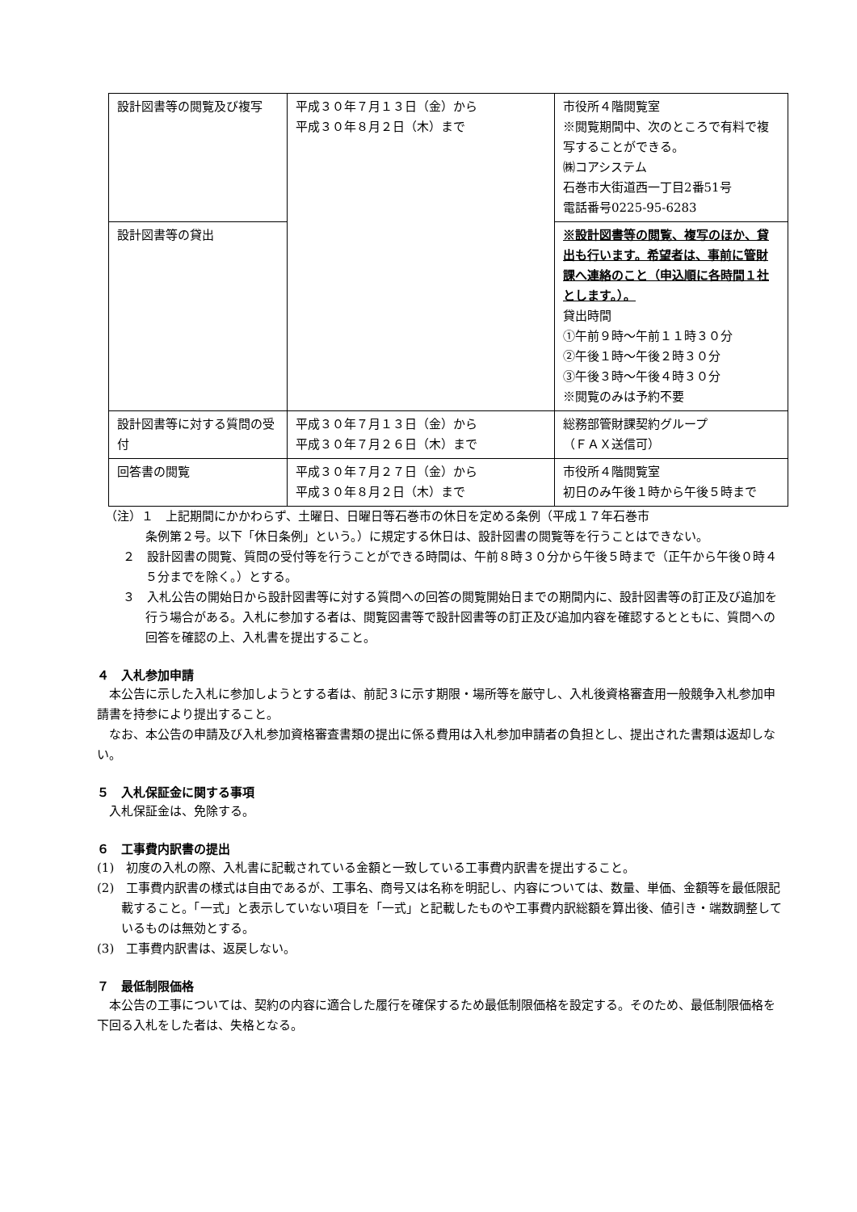| 設計図書等の閲覧及び複写 | 平成３０年７月１３日（金）から 平成３０年８月２日（木）まで | 市役所４階閲覧室 ※閲覧期間中、次のところで有料で複写することができる。 ㈱コアシステム 石巻市大街道西一丁目2番51号 電話番号0225-95-6283 |
| 設計図書等の貸出 | | ※設計図書等の閲覧、複写のほか、貸出も行います。希望者は、事前に管財課へ連絡のこと（申込順に各時間１社とします。）。 貸出時間 ①午前９時～午前１１時３０分 ②午後１時～午後２時３０分 ③午後３時～午後４時３０分 ※閲覧のみは予約不要 |
| 設計図書等に対する質問の受付 | 平成３０年７月１３日（金）から 平成３０年７月２６日（木）まで | 総務部管財課契約グループ （ＦＡＸ送信可） |
| 回答書の閲覧 | 平成３０年７月２７日（金）から 平成３０年８月２日（木）まで | 市役所４階閲覧室 初日のみ午後１時から午後５時まで |
（注）１　上記期間にかかわらず、土曜日、日曜日等石巻市の休日を定める条例（平成１７年石巻市
条例第２号。以下「休日条例」という。）に規定する休日は、設計図書の閲覧等を行うことはできない。
２　設計図書の閲覧、質問の受付等を行うことができる時間は、午前８時３０分から午後５時まで（正午から午後０時４５分までを除く。）とする。
３　入札公告の開始日から設計図書等に対する質問への回答の閲覧開始日までの期間内に、設計図書等の訂正及び追加を行う場合がある。入札に参加する者は、閲覧図書等で設計図書等の訂正及び追加内容を確認するとともに、質問への回答を確認の上、入札書を提出すること。
４　入札参加申請
本公告に示した入札に参加しようとする者は、前記３に示す期限・場所等を厳守し、入札後資格審査用一般競争入札参加申請書を持参により提出すること。
なお、本公告の申請及び入札参加資格審査書類の提出に係る費用は入札参加申請者の負担とし、提出された書類は返却しない。
５　入札保証金に関する事項
入札保証金は、免除する。
６　工事費内訳書の提出
(1)　初度の入札の際、入札書に記載されている金額と一致している工事費内訳書を提出すること。
(2)　工事費内訳書の様式は自由であるが、工事名、商号又は名称を明記し、内容については、数量、単価、金額等を最低限記載すること。「一式」と表示していない項目を「一式」と記載したものや工事費内訳総額を算出後、値引き・端数調整しているものは無効とする。
(3)　工事費内訳書は、返戻しない。
７　最低制限価格
本公告の工事については、契約の内容に適合した履行を確保するため最低制限価格を設定する。そのため、最低制限価格を下回る入札をした者は、失格となる。